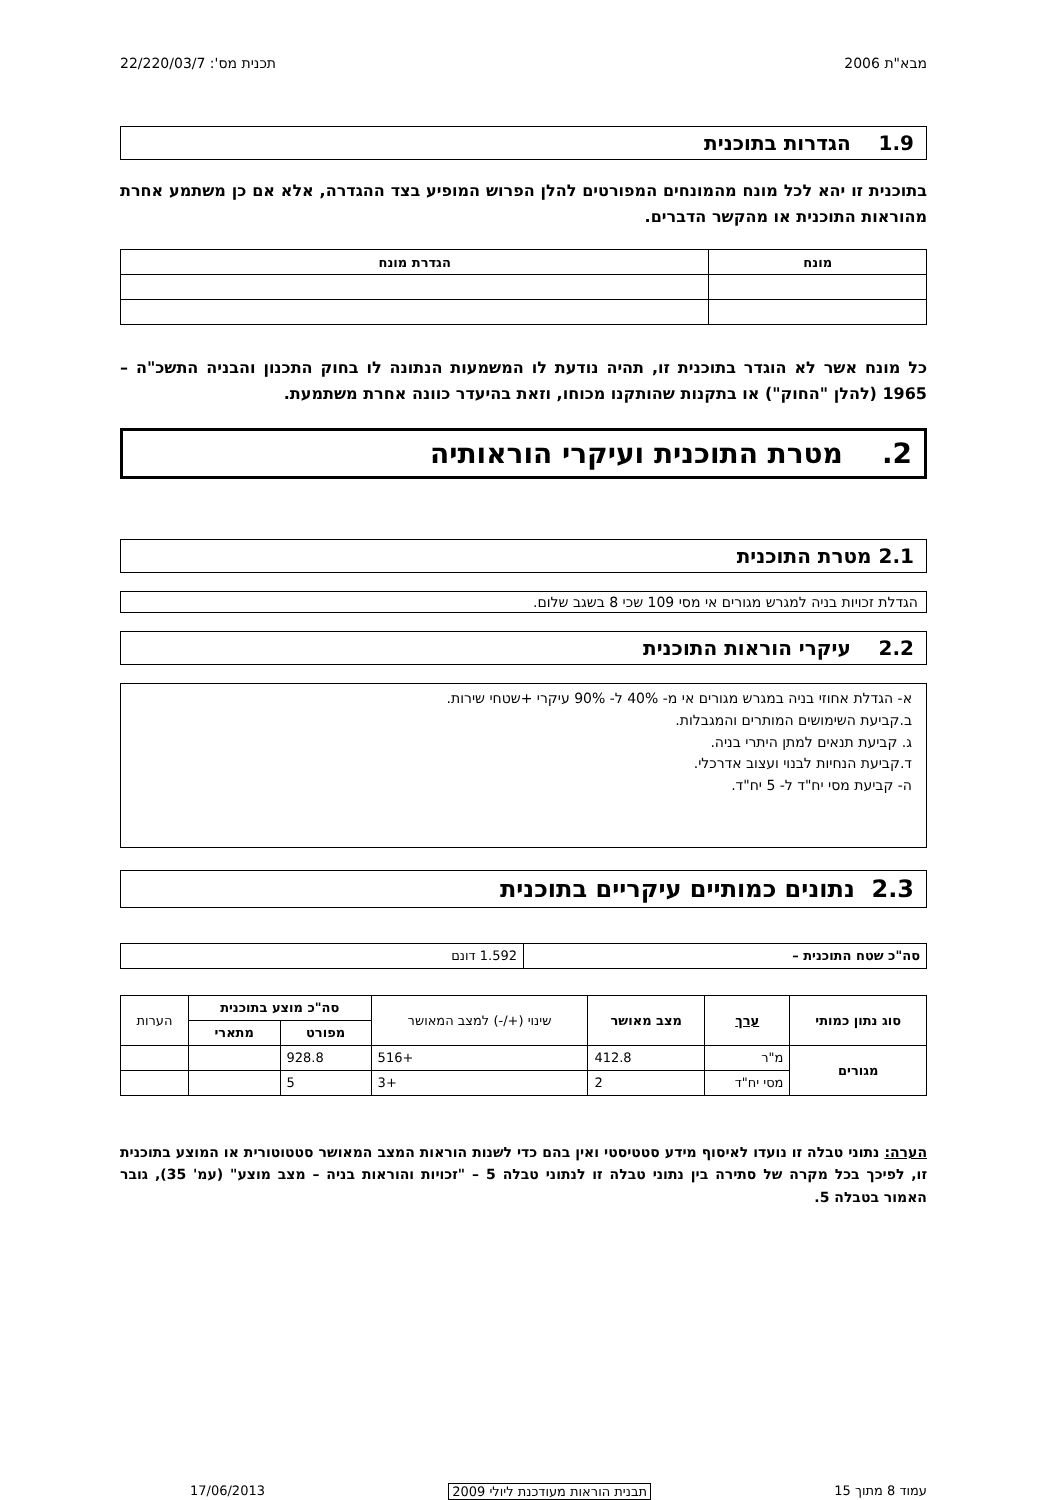מבא"ת 2006 תכנית מס': 22/220/03/7
1.9 הגדרות בתוכנית
בתוכנית זו יהא לכל מונח מהמונחים המפורטים להלן הפרוש המופיע בצד ההגדרה, אלא אם כן משתמע אחרת מהוראות התוכנית או מהקשר הדברים.
| מונח | הגדרת מונח |
| --- | --- |
כל מונח אשר לא הוגדר בתוכנית זו, תהיה נודעת לו המשמעות הנתונה לו בחוק התכנון והבניה התשכ"ה – 1965 (להלן "החוק") או בתקנות שהותקנו מכוחו, וזאת בהיעדר כוונה אחרת משתמעת.
2. מטרת התוכנית ועיקרי הוראותיה
2.1 מטרת התוכנית
הגדלת זכויות בניה למגרש מגורים אי מסי 109 שכי 8 בשגב שלום.
2.2 עיקרי הוראות התוכנית
א- הגדלת אחוזי בניה במגרש מגורים אי מ- 40% ל- 90% עיקרי +שטחי שירות.
ב.קביעת השימושים המותרים והמגבלות.
ג. קביעת תנאים למתן היתרי בניה.
ד.קביעת הנחיות לבנוי ועצוב אדרכלי.
ה- קביעת מסי יח"ד ל- 5 יח"ד.
2.3 נתונים כמותיים עיקריים בתוכנית
| סה"כ שטח התוכנית – | 1.592 דונם |
| סוג נתון כמותי | ערך | מצב מאושר | שינוי (+/-) למצב המאושר | סה"כ מוצע בתוכנית | | הערות |
| --- | --- | --- | --- | --- | --- | --- |
| | | | | מפורט | מתארי | |
| מגורים | מ"ר | 412.8 | +516 | 928.8 | | |
| | מסי יח"ד | 2 | +3 | 5 | | |
הערה: נתוני טבלה זו נועדו לאיסוף מידע סטטיסטי ואין בהם כדי לשנות הוראות המצב המאושר סטטוטורית או המוצע בתוכנית זו, לפיכך בכל מקרה של סתירה בין נתוני טבלה זו לנתוני טבלה 5 – "זכויות והוראות בניה – מצב מוצע" (עמ' 35), גובר האמור בטבלה 5.
עמוד 8 מתוך 15 תבנית הוראות מעודכנת ליולי 2009 17/06/2013